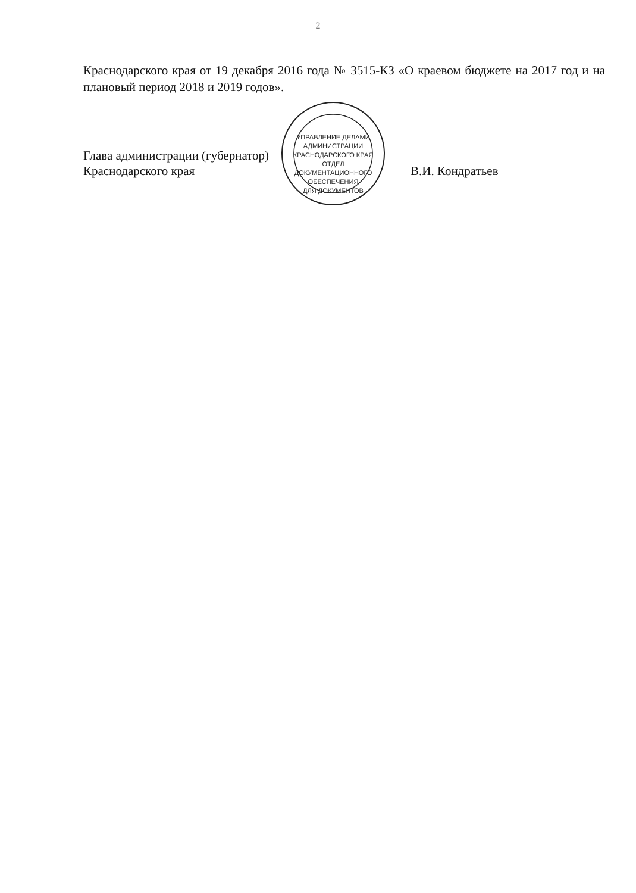2
Краснодарского края от 19 декабря 2016 года № 3515-КЗ «О краевом бюджете на 2017 год и на плановый период 2018 и 2019 годов».
Глава администрации (губернатор)
Краснодарского края
УПРАВЛЕНИЕ ДЕЛАМИ АДМИНИСТРАЦИИ КРАСНОДАРСКОГО КРАЯ
ОТДЕЛ
ДОКУМЕНТАЦИОННОГО
ОБЕСПЕЧЕНИЯ
ДЛЯ ДОКУМЕНТОВ
В.И. Кондратьев